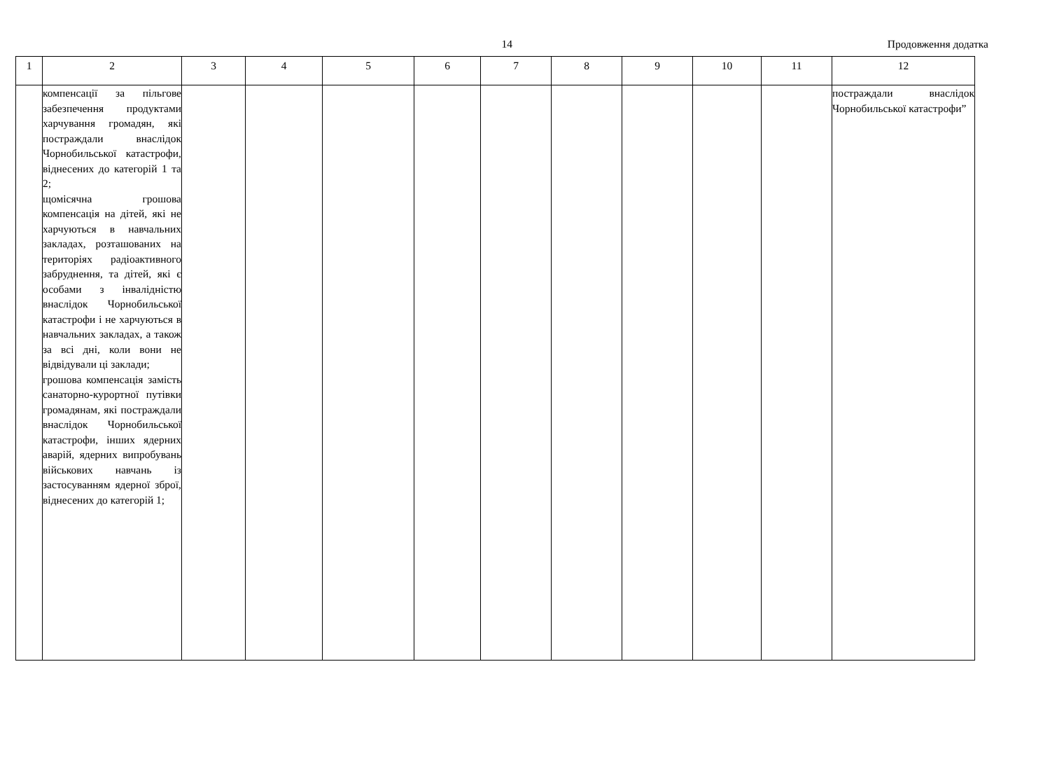14 Продовження додатка
| 1 | 2 | 3 | 4 | 5 | 6 | 7 | 8 | 9 | 10 | 11 | 12 |
| --- | --- | --- | --- | --- | --- | --- | --- | --- | --- | --- | --- |
| | компенсації за пільгове забезпечення продуктами харчування громадян, які постраждали внаслідок Чорнобильської катастрофи, віднесених до категорій 1 та 2; щомісячна грошова компенсація на дітей, які не харчуються в навчальних закладах, розташованих на територіях радіоактивного забруднення, та дітей, які є особами з інвалідністю внаслідок Чорнобильської катастрофи і не харчуються в навчальних закладах, а також за всі дні, коли вони не відвідували ці заклади; грошова компенсація замість санаторно-курортної путівки громадянам, які постраждали внаслідок Чорнобильської катастрофи, інших ядерних аварій, ядерних випробувань військових навчань із застосуванням ядерної зброї, віднесених до категорій 1; | | | | | | | | | | постраждали внаслідок Чорнобильської катастрофи” |